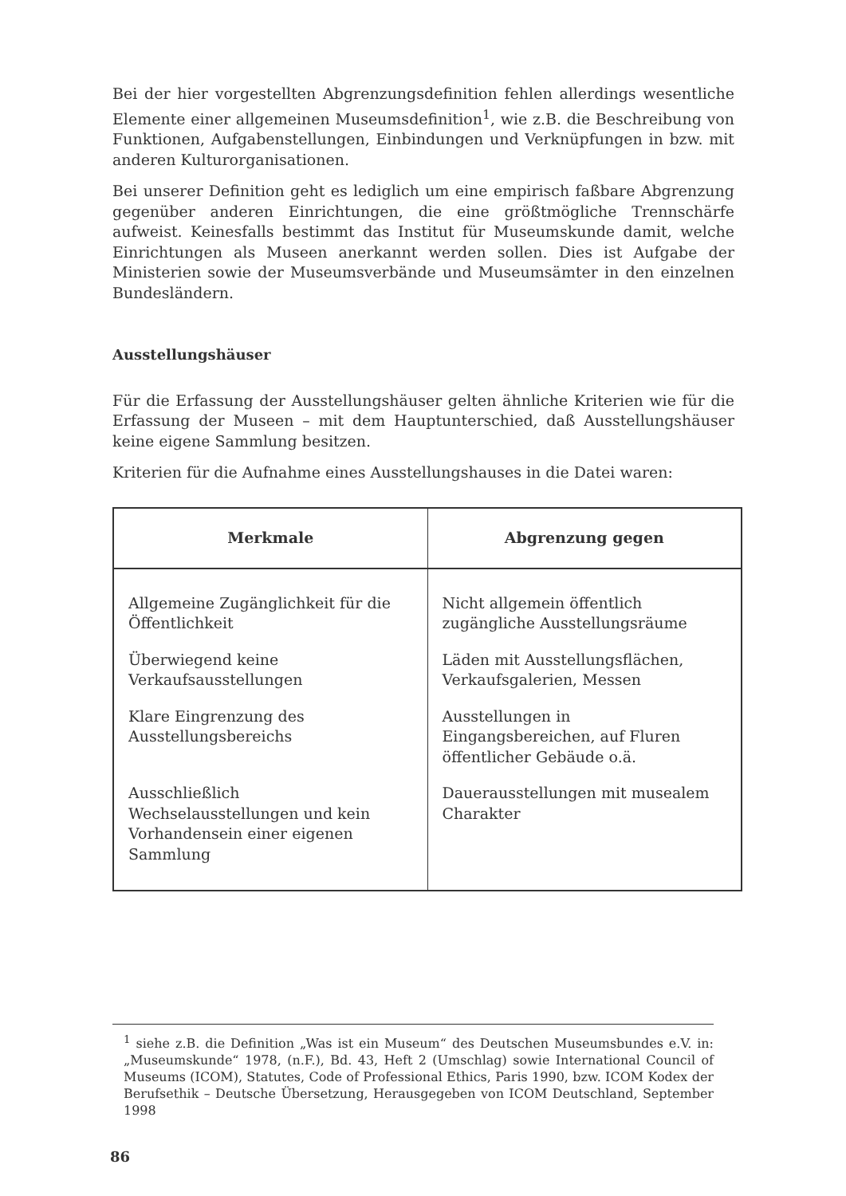Bei der hier vorgestellten Abgrenzungsdefinition fehlen allerdings wesentliche Elemente einer allgemeinen Museumsdefinition<sup>1</sup>, wie z.B. die Beschreibung von Funktionen, Aufgabenstellungen, Einbindungen und Verknüpfungen in bzw. mit anderen Kulturorganisationen.
Bei unserer Definition geht es lediglich um eine empirisch faßbare Abgrenzung gegenüber anderen Einrichtungen, die eine größtmögliche Trennschärfe aufweist. Keinesfalls bestimmt das Institut für Museumskunde damit, welche Einrichtungen als Museen anerkannt werden sollen. Dies ist Aufgabe der Ministerien sowie der Museumsverbände und Museumsämter in den einzelnen Bundesländern.
Ausstellungshäuser
Für die Erfassung der Ausstellungshäuser gelten ähnliche Kriterien wie für die Erfassung der Museen – mit dem Hauptunterschied, daß Ausstellungshäuser keine eigene Sammlung besitzen.
Kriterien für die Aufnahme eines Ausstellungshauses in die Datei waren:
| Merkmale | Abgrenzung gegen |
| --- | --- |
| Allgemeine Zugänglichkeit für die Öffentlichkeit | Nicht allgemein öffentlich zugängliche Ausstellungsräume |
| Überwiegend keine Verkaufsausstellungen | Läden mit Ausstellungsflächen, Verkaufsgalerien, Messen |
| Klare Eingrenzung des Ausstellungsbereichs | Ausstellungen in Eingangsbereichen, auf Fluren öffentlicher Gebäude o.ä. |
| Ausschließlich Wechselausstellungen und kein Vorhandensein einer eigenen Sammlung | Dauerausstellungen mit musealem Charakter |
<sup>1</sup> siehe z.B. die Definition „Was ist ein Museum“ des Deutschen Museumsbundes e.V. in: „Museumskunde“ 1978, (n.F.), Bd. 43, Heft 2 (Umschlag) sowie International Council of Museums (ICOM), Statutes, Code of Professional Ethics, Paris 1990, bzw. ICOM Kodex der Berufsethik – Deutsche Übersetzung, Herausgegeben von ICOM Deutschland, September 1998
86